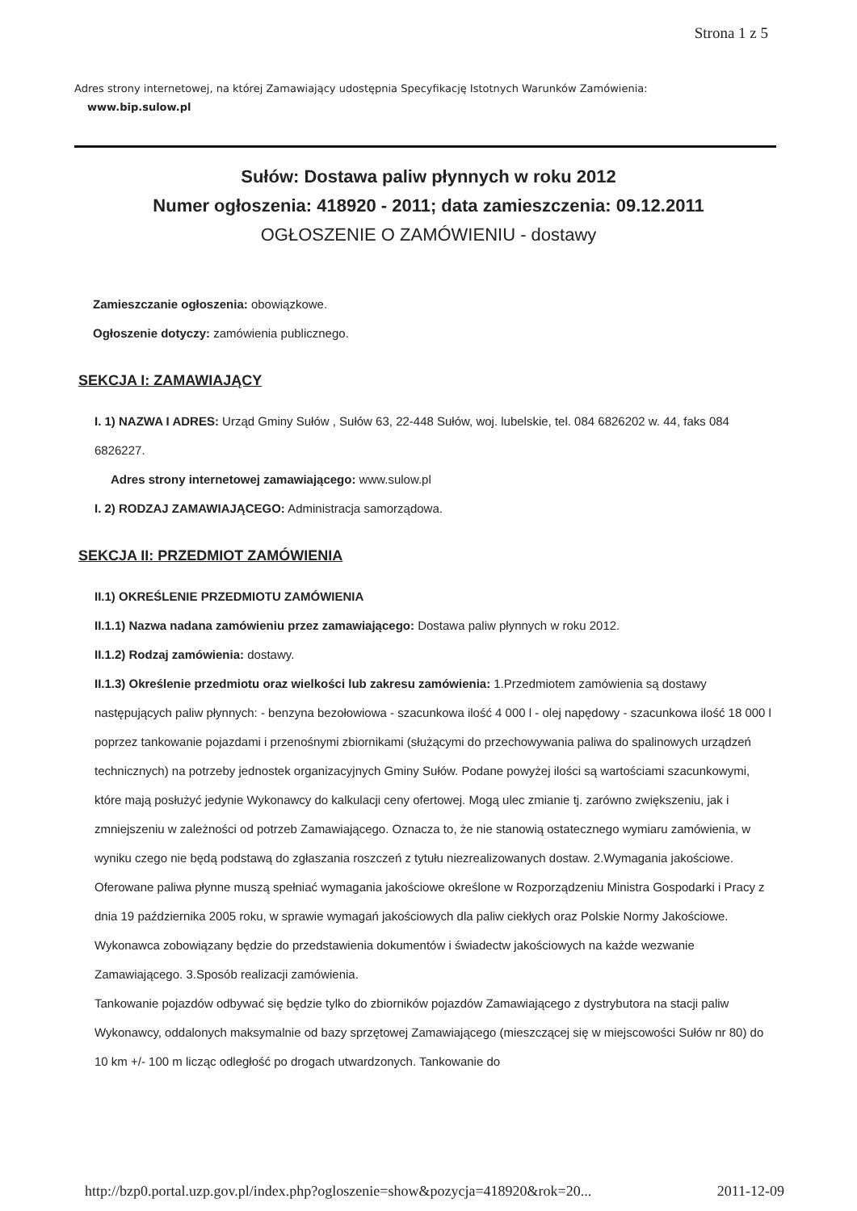Strona 1 z 5
Adres strony internetowej, na której Zamawiający udostępnia Specyfikację Istotnych Warunków Zamówienia:
www.bip.sulow.pl
Sułów: Dostawa paliw płynnych w roku 2012
Numer ogłoszenia: 418920 - 2011; data zamieszczenia: 09.12.2011
OGŁOSZENIE O ZAMÓWIENIU - dostawy
Zamieszczanie ogłoszenia: obowiązkowe.
Ogłoszenie dotyczy: zamówienia publicznego.
SEKCJA I: ZAMAWIAJĄCY
I. 1) NAZWA I ADRES: Urząd Gminy Sułów , Sułów 63, 22-448 Sułów, woj. lubelskie, tel. 084 6826202 w. 44, faks 084 6826227.
Adres strony internetowej zamawiającego: www.sulow.pl
I. 2) RODZAJ ZAMAWIAJĄCEGO: Administracja samorządowa.
SEKCJA II: PRZEDMIOT ZAMÓWIENIA
II.1) OKREŚLENIE PRZEDMIOTU ZAMÓWIENIA
II.1.1) Nazwa nadana zamówieniu przez zamawiającego: Dostawa paliw płynnych w roku 2012.
II.1.2) Rodzaj zamówienia: dostawy.
II.1.3) Określenie przedmiotu oraz wielkości lub zakresu zamówienia: 1.Przedmiotem zamówienia są dostawy następujących paliw płynnych: - benzyna bezołowiowa - szacunkowa ilość 4 000 l - olej napędowy - szacunkowa ilość 18 000 l poprzez tankowanie pojazdami i przenośnymi zbiornikami (służącymi do przechowywania paliwa do spalinowych urządzeń technicznych) na potrzeby jednostek organizacyjnych Gminy Sułów. Podane powyżej ilości są wartościami szacunkowymi, które mają posłużyć jedynie Wykonawcy do kalkulacji ceny ofertowej. Mogą ulec zmianie tj. zarówno zwiększeniu, jak i zmniejszeniu w zależności od potrzeb Zamawiającego. Oznacza to, że nie stanowią ostatecznego wymiaru zamówienia, w wyniku czego nie będą podstawą do zgłaszania roszczeń z tytułu niezrealizowanych dostaw. 2.Wymagania jakościowe. Oferowane paliwa płynne muszą spełniać wymagania jakościowe określone w Rozporządzeniu Ministra Gospodarki i Pracy z dnia 19 października 2005 roku, w sprawie wymagań jakościowych dla paliw ciekłych oraz Polskie Normy Jakościowe. Wykonawca zobowiązany będzie do przedstawienia dokumentów i świadectw jakościowych na każde wezwanie Zamawiającego. 3.Sposób realizacji zamówienia.
Tankowanie pojazdów odbywać się będzie tylko do zbiorników pojazdów Zamawiającego z dystrybutora na stacji paliw Wykonawcy, oddalonych maksymalnie od bazy sprzętowej Zamawiającego (mieszczącej się w miejscowości Sułów nr 80) do 10 km +/- 100 m licząc odległość po drogach utwardzonych. Tankowanie do
http://bzp0.portal.uzp.gov.pl/index.php?ogloszenie=show&pozycja=418920&rok=20... 2011-12-09